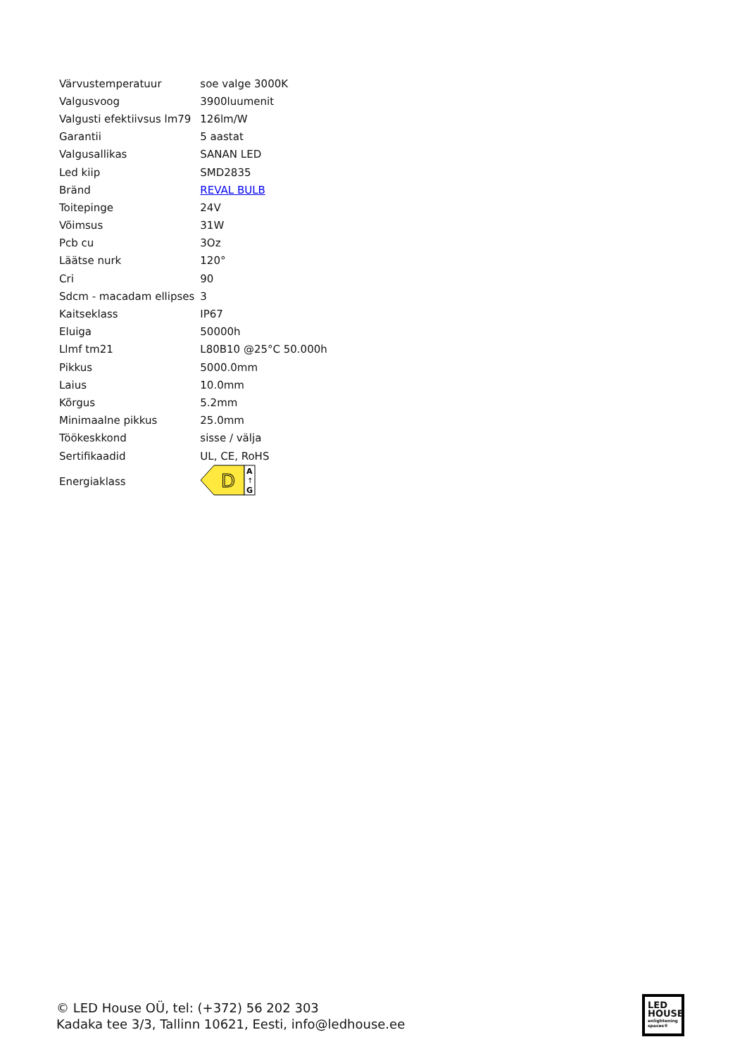| Värvustemperatuur | soe valge 3000K |
| Valgusvoog | 3900luumenit |
| Valgusti efektiivsus lm79 | 126lm/W |
| Garantii | 5 aastat |
| Valgusallikas | SANAN LED |
| Led kiip | SMD2835 |
| Bränd | REVAL BULB |
| Toitepinge | 24V |
| Võimsus | 31W |
| Pcb cu | 3Oz |
| Läätse nurk | 120° |
| Cri | 90 |
| Sdcm - macadam ellipses | 3 |
| Kaitseklass | IP67 |
| Eluiga | 50000h |
| Llmf tm21 | L80B10 @25°C 50.000h |
| Pikkus | 5000.0mm |
| Laius | 10.0mm |
| Kõrgus | 5.2mm |
| Minimaalne pikkus | 25.0mm |
| Töökeskkond | sisse / välja |
| Sertifikaadid | UL, CE, RoHS |
| Energiaklass | D A ↑ G |
© LED House OÜ, tel: (+372) 56 202 303
Kadaka tee 3/3, Tallinn 10621, Eesti, info@ledhouse.ee
LED
HOUSE
enlightening spaces®